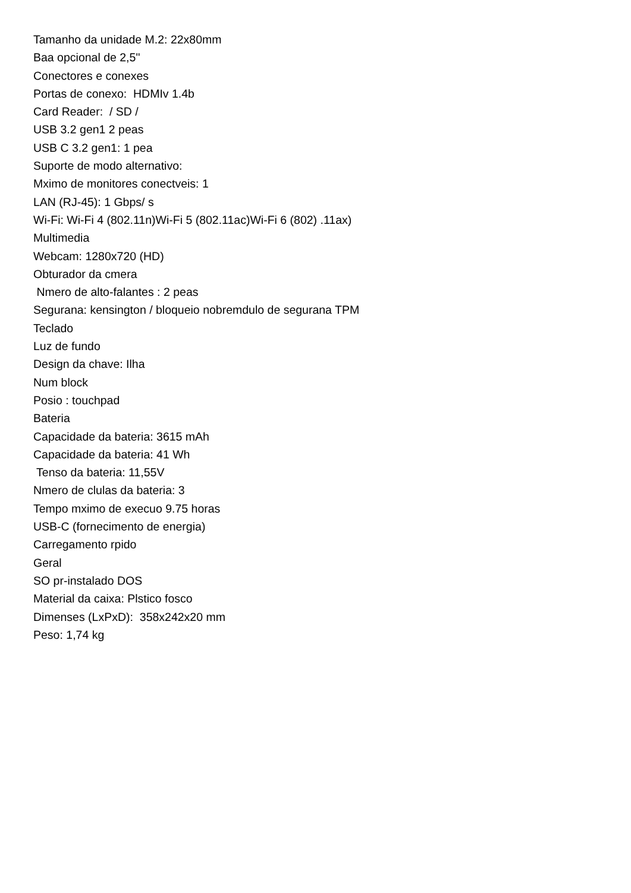Tamanho da unidade M.2: 22x80mm
Baa opcional de 2,5"
Conectores e conexes
Portas de conexo: HDMIv 1.4b
Card Reader: / SD /
USB 3.2 gen1 2 peas
USB C 3.2 gen1: 1 pea
Suporte de modo alternativo:
Mximo de monitores conectveis: 1
LAN (RJ-45): 1 Gbps/ s
Wi-Fi: Wi-Fi 4 (802.11n)Wi-Fi 5 (802.11ac)Wi-Fi 6 (802) .11ax)
Multimedia
Webcam: 1280x720 (HD)
Obturador da cmera
Nmero de alto-falantes : 2 peas
Segurana: kensington / bloqueio nobremdulo de segurana TPM
Teclado
Luz de fundo
Design da chave: Ilha
Num block
Posio : touchpad
Bateria
Capacidade da bateria: 3615 mAh
Capacidade da bateria: 41 Wh
Tenso da bateria: 11,55V
Nmero de clulas da bateria: 3
Tempo mximo de execuo 9.75 horas
USB-C (fornecimento de energia)
Carregamento rpido
Geral
SO pr-instalado DOS
Material da caixa: Plstico fosco
Dimenses (LxPxD): 358x242x20 mm
Peso: 1,74 kg